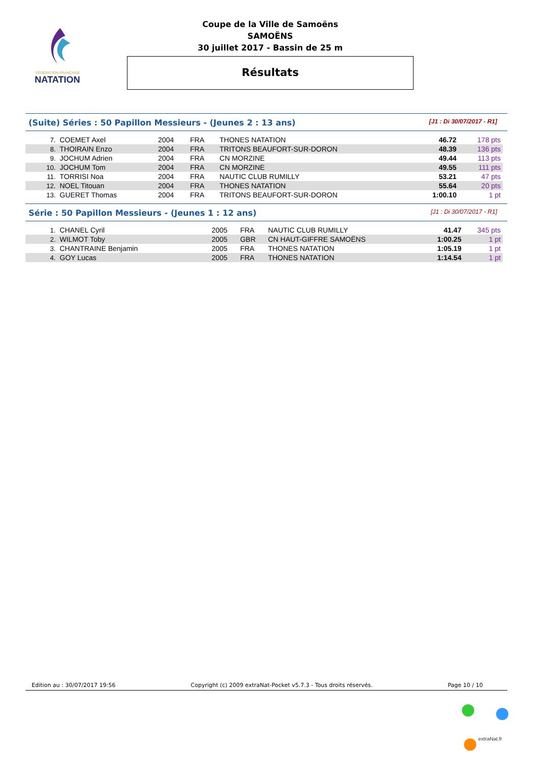FÉDÉRATION FRANÇAISE
NATATION
Coupe de la Ville de Samoëns
SAMOËNS
30 juillet 2017 - Bassin de 25 m
Résultats
(Suite) Séries : 50 Papillon Messieurs - (Jeunes 2 : 13 ans) [J1 : Di 30/07/2017 - R1]
| 7. | COEMET Axel | 2004 | FRA | THONES NATATION | 46.72 | 178 pts |
| 8. | THOIRAIN Enzo | 2004 | FRA | TRITONS BEAUFORT-SUR-DORON | 48.39 | 136 pts |
| 9. | JOCHUM Adrien | 2004 | FRA | CN MORZINE | 49.44 | 113 pts |
| 10. | JOCHUM Tom | 2004 | FRA | CN MORZINE | 49.55 | 111 pts |
| 11. | TORRISI Noa | 2004 | FRA | NAUTIC CLUB RUMILLY | 53.21 | 47 pts |
| 12. | NOEL Titouan | 2004 | FRA | THONES NATATION | 55.64 | 20 pts |
| 13. | GUERET Thomas | 2004 | FRA | TRITONS BEAUFORT-SUR-DORON | 1:00.10 | 1 pt |
Série : 50 Papillon Messieurs - (Jeunes 1 : 12 ans) [J1 : Di 30/07/2017 - R1]
| 1. | CHANEL Cyril | 2005 | FRA | NAUTIC CLUB RUMILLY | 41.47 | 345 pts |
| 2. | WILMOT Toby | 2005 | GBR | CN HAUT-GIFFRE SAMOËNS | 1:00.25 | 1 pt |
| 3. | CHANTRAINE Benjamin | 2005 | FRA | THONES NATATION | 1:05.19 | 1 pt |
| 4. | GOY Lucas | 2005 | FRA | THONES NATATION | 1:14.54 | 1 pt |
Edition au : 30/07/2017 19:56 Copyright (c) 2009 extraNat-Pocket v5.7.3 - Tous droits réservés. Page 10 / 10
extraNat.fr